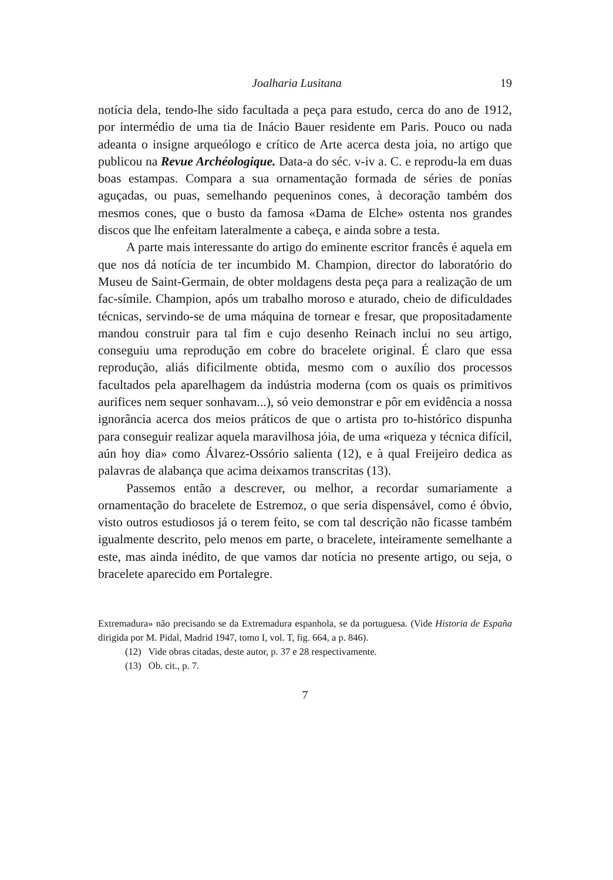Joalharia Lusitana 19
notícia dela, tendo-lhe sido facultada a peça para estudo, cerca do ano de 1912, por intermédio de uma tia de Inácio Bauer residente em Paris. Pouco ou nada adeanta o insigne arqueólogo e crítico de Arte acerca desta joia, no artigo que publicou na Revue Archéologique. Data-a do séc. v-iv a. C. e reprodu-la em duas boas estampas. Compara a sua ornamentação formada de séries de ponías aguçadas, ou puas, semelhando pequeninos cones, à decoração também dos mesmos cones, que o busto da famosa «Dama de Elche» ostenta nos grandes discos que lhe enfeitam lateralmente a cabeça, e ainda sobre a testa.
A parte mais interessante do artigo do eminente escritor francês é aquela em que nos dá notícia de ter incumbido M. Champion, director do laboratório do Museu de Saint-Germain, de obter moldagens desta peça para a realização de um fac-símile. Champion, após um trabalho moroso e aturado, cheio de dificuldades técnicas, servindo-se de uma máquina de tornear e fresar, que propositadamente mandou construir para tal fim e cujo desenho Reinach inclui no seu artigo, conseguiu uma reprodução em cobre do bracelete original. É claro que essa reprodução, aliás dificilmente obtida, mesmo com o auxílio dos processos facultados pela aparelhagem da indústria moderna (com os quais os primitivos aurifices nem sequer sonhavam...), só veio demonstrar e pôr em evidência a nossa ignorância acerca dos meios práticos de que o artista pro to-histórico dispunha para conseguir realizar aquela maravilhosa jóia, de uma «riqueza y técnica difícil, aún hoy dia» como Álvarez-Ossório salienta (12), e à qual Freijeiro dedica as palavras de alabança que acima deixamos transcritas (13).
Passemos então a descrever, ou melhor, a recordar sumariamente a ornamentação do bracelete de Estremoz, o que seria dispensável, como é óbvio, visto outros estudiosos já o terem feito, se com tal descrição não ficasse também igualmente descrito, pelo menos em parte, o bracelete, inteiramente semelhante a este, mas ainda inédito, de que vamos dar notícia no presente artigo, ou seja, o bracelete aparecido em Portalegre.
Extremadura» não precisando se da Extremadura espanhola, se da portuguesa. (Vide Historia de España dirigida por M. Pidal, Madrid 1947, tomo I, vol. T, fig. 664, a p. 846).
(12) Vide obras citadas, deste autor, p. 37 e 28 respectivamente.
(13) Ob. cit., p. 7.
7